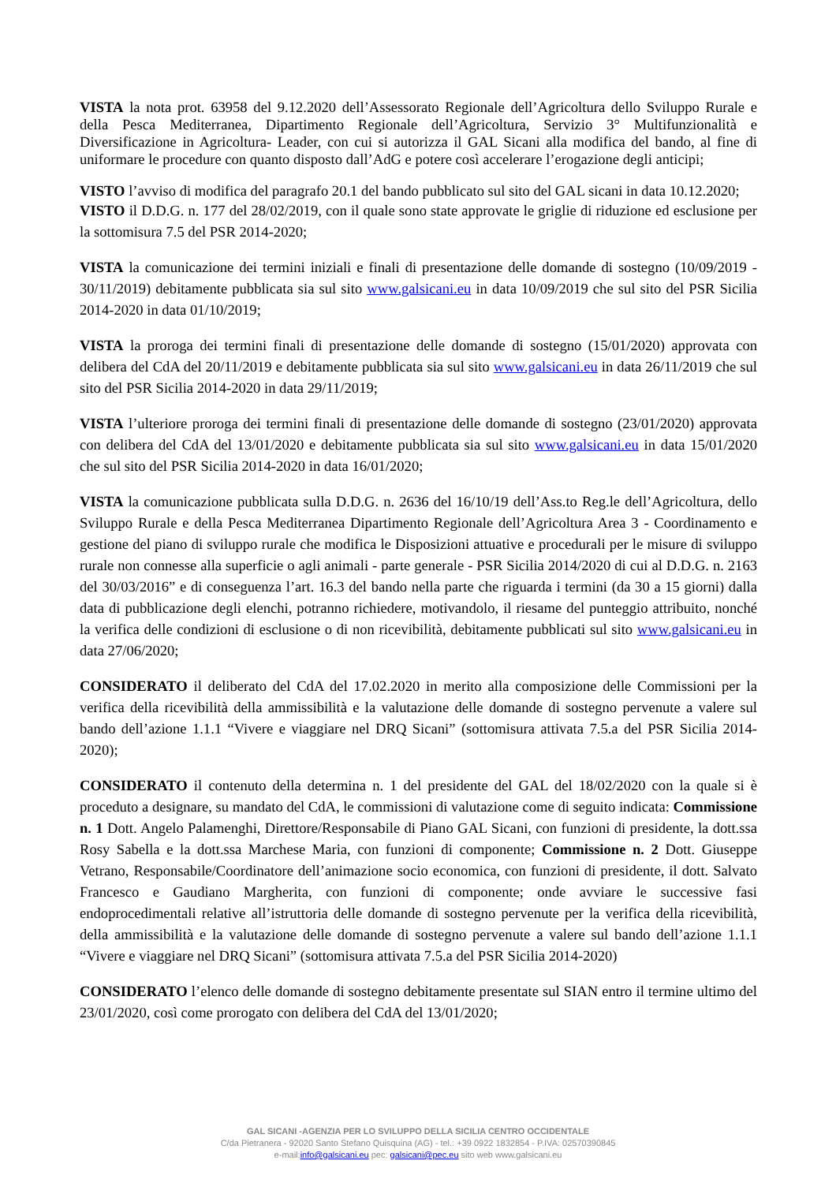VISTA la nota prot. 63958 del 9.12.2020 dell’Assessorato Regionale dell’Agricoltura dello Sviluppo Rurale e della Pesca Mediterranea, Dipartimento Regionale dell’Agricoltura, Servizio 3° Multifunzionalità e Diversificazione in Agricoltura- Leader, con cui si autorizza il GAL Sicani alla modifica del bando, al fine di uniformare le procedure con quanto disposto dall’AdG e potere così accelerare l’erogazione degli anticipi;
VISTO l’avviso di modifica del paragrafo 20.1 del bando pubblicato sul sito del GAL sicani in data 10.12.2020;
VISTO il D.D.G. n. 177 del 28/02/2019, con il quale sono state approvate le griglie di riduzione ed esclusione per la sottomisura 7.5 del PSR 2014-2020;
VISTA la comunicazione dei termini iniziali e finali di presentazione delle domande di sostegno (10/09/2019 - 30/11/2019) debitamente pubblicata sia sul sito www.galsicani.eu in data 10/09/2019 che sul sito del PSR Sicilia 2014-2020 in data 01/10/2019;
VISTA la proroga dei termini finali di presentazione delle domande di sostegno (15/01/2020) approvata con delibera del CdA del 20/11/2019 e debitamente pubblicata sia sul sito www.galsicani.eu in data 26/11/2019 che sul sito del PSR Sicilia 2014-2020 in data 29/11/2019;
VISTA l’ulteriore proroga dei termini finali di presentazione delle domande di sostegno (23/01/2020) approvata con delibera del CdA del 13/01/2020 e debitamente pubblicata sia sul sito www.galsicani.eu in data 15/01/2020 che sul sito del PSR Sicilia 2014-2020 in data 16/01/2020;
VISTA la comunicazione pubblicata sulla D.D.G. n. 2636 del 16/10/19 dell’Ass.to Reg.le dell’Agricoltura, dello Sviluppo Rurale e della Pesca Mediterranea Dipartimento Regionale dell’Agricoltura Area 3 - Coordinamento e gestione del piano di sviluppo rurale che modifica le Disposizioni attuative e procedurali per le misure di sviluppo rurale non connesse alla superficie o agli animali - parte generale - PSR Sicilia 2014/2020 di cui al D.D.G. n. 2163 del 30/03/2016” e di conseguenza l’art. 16.3 del bando nella parte che riguarda i termini (da 30 a 15 giorni) dalla data di pubblicazione degli elenchi, potranno richiedere, motivandolo, il riesame del punteggio attribuito, nonché la verifica delle condizioni di esclusione o di non ricevibilità, debitamente pubblicati sul sito www.galsicani.eu in data 27/06/2020;
CONSIDERATO il deliberato del CdA del 17.02.2020 in merito alla composizione delle Commissioni per la verifica della ricevibilità della ammissibilità e la valutazione delle domande di sostegno pervenute a valere sul bando dell’azione 1.1.1 “Vivere e viaggiare nel DRQ Sicani” (sottomisura attivata 7.5.a del PSR Sicilia 2014-2020);
CONSIDERATO il contenuto della determina n. 1 del presidente del GAL del 18/02/2020 con la quale si è proceduto a designare, su mandato del CdA, le commissioni di valutazione come di seguito indicata: Commissione n. 1 Dott. Angelo Palamenghi, Direttore/Responsabile di Piano GAL Sicani, con funzioni di presidente, la dott.ssa Rosy Sabella e la dott.ssa Marchese Maria, con funzioni di componente; Commissione n. 2 Dott. Giuseppe Vetrano, Responsabile/Coordinatore dell’animazione socio economica, con funzioni di presidente, il dott. Salvato Francesco e Gaudiano Margherita, con funzioni di componente; onde avviare le successive fasi endoprocedimentali relative all’istruttoria delle domande di sostegno pervenute per la verifica della ricevibilità, della ammissibilità e la valutazione delle domande di sostegno pervenute a valere sul bando dell’azione 1.1.1 “Vivere e viaggiare nel DRQ Sicani” (sottomisura attivata 7.5.a del PSR Sicilia 2014-2020)
CONSIDERATO l’elenco delle domande di sostegno debitamente presentate sul SIAN entro il termine ultimo del 23/01/2020, così come prorogato con delibera del CdA del 13/01/2020;
GAL SICANI -AGENZIA PER LO SVILUPPO DELLA SICILIA CENTRO OCCIDENTALE
C/da Pietranera - 92020 Santo Stefano Quisquina (AG) - tel.: +39 0922 1832854 - P.IVA: 02570390845
e-mail:info@galsicani.eu pec: galsicani@pec.eu sito web www.galsicani.eu